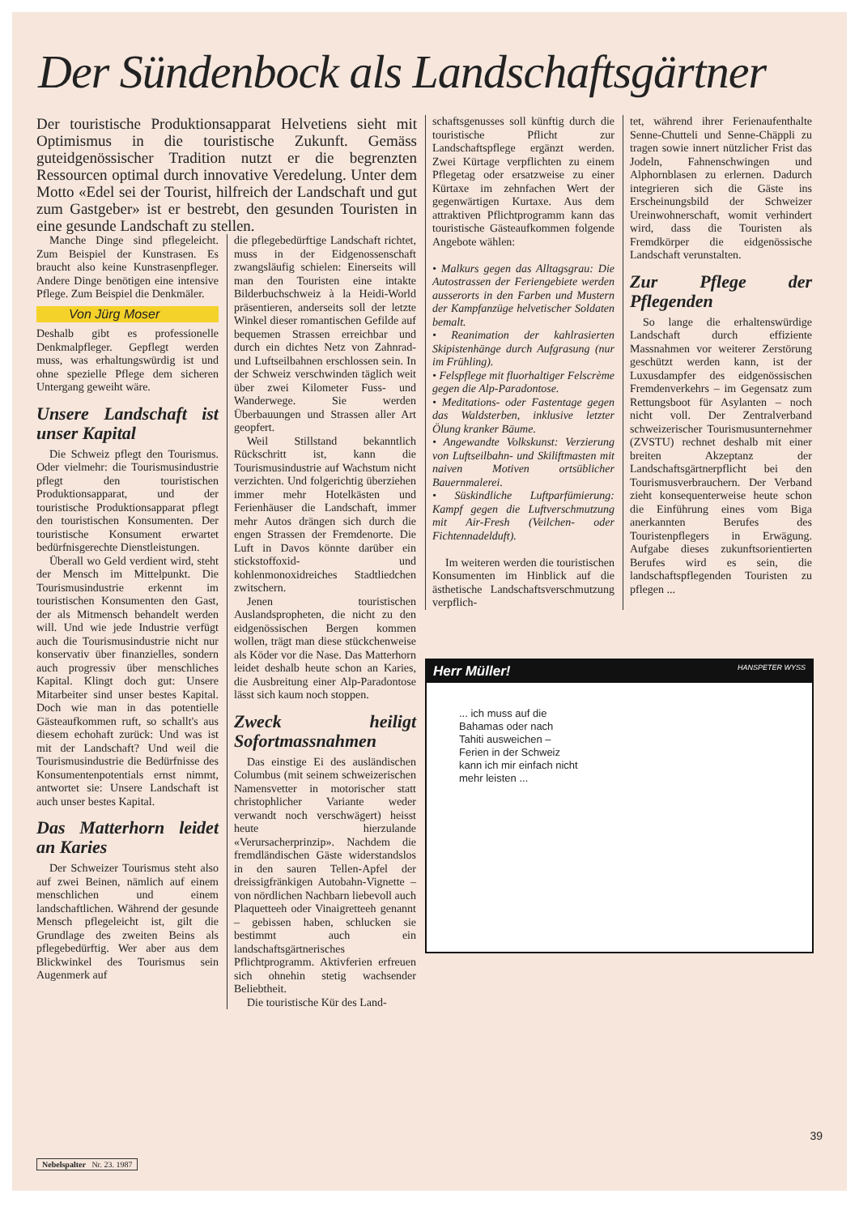Der Sündenbock als Landschaftsgärtner
Der touristische Produktionsapparat Helvetiens sieht mit Optimismus in die touristische Zukunft. Gemäss guteidgenössischer Tradition nutzt er die begrenzten Ressourcen optimal durch innovative Veredelung. Unter dem Motto «Edel sei der Tourist, hilfreich der Landschaft und gut zum Gastgeber» ist er bestrebt, den gesunden Touristen in eine gesunde Landschaft zu stellen.
Manche Dinge sind pflegeleicht. Zum Beispiel der Kunstrasen. Es braucht also keine Kunstrasenpfleger. Andere Dinge benötigen eine intensive Pflege. Zum Beispiel die Denkmäler.
Von Jürg Moser
Deshalb gibt es professionelle Denkmalpfleger. Gepflegt werden muss, was erhaltungswürdig ist und ohne spezielle Pflege dem sicheren Untergang geweiht wäre.
Unsere Landschaft ist unser Kapital
Die Schweiz pflegt den Tourismus. Oder vielmehr: die Tourismusindustrie pflegt den touristischen Produktionsapparat, und der touristische Produktionsapparat pflegt den touristischen Konsumenten. Der touristische Konsument erwartet bedürfnisgerechte Dienstleistungen.
Überall wo Geld verdient wird, steht der Mensch im Mittelpunkt. Die Tourismusindustrie erkennt im touristischen Konsumenten den Gast, der als Mitmensch behandelt werden will. Und wie jede Industrie verfügt auch die Tourismusindustrie nicht nur konservativ über finanzielles, sondern auch progressiv über menschliches Kapital. Klingt doch gut: Unsere Mitarbeiter sind unser bestes Kapital. Doch wie man in das potentielle Gästeaufkommen ruft, so schallt's aus diesem echohaft zurück: Und was ist mit der Landschaft? Und weil die Tourismusindustrie die Bedürfnisse des Konsumentenpotentials ernst nimmt, antwortet sie: Unsere Landschaft ist auch unser bestes Kapital.
Das Matterhorn leidet an Karies
Der Schweizer Tourismus steht also auf zwei Beinen, nämlich auf einem menschlichen und einem landschaftlichen. Während der gesunde Mensch pflegeleicht ist, gilt die Grundlage des zweiten Beins als pflegebedürftig. Wer aber aus dem Blickwinkel des Tourismus sein Augenmerk auf
die pflegebedürftige Landschaft richtet, muss in der Eidgenossenschaft zwangsläufig schielen: Einerseits will man den Touristen eine intakte Bilderbuchschweiz à la Heidi-World präsentieren, anderseits soll der letzte Winkel dieser romantischen Gefilde auf bequemen Strassen erreichbar und durch ein dichtes Netz von Zahnrad- und Luftseilbahnen erschlossen sein. In der Schweiz verschwinden täglich weit über zwei Kilometer Fuss- und Wanderwege. Sie werden Überbauungen und Strassen aller Art geopfert.
Weil Stillstand bekanntlich Rückschritt ist, kann die Tourismusindustrie auf Wachstum nicht verzichten. Und folgerichtig überziehen immer mehr Hotelkästen und Ferienhäuser die Landschaft, immer mehr Autos drängen sich durch die engen Strassen der Fremdenorte. Die Luft in Davos könnte darüber ein stickstoffoxid- und kohlenmonoxidreiches Stadtliedchen zwitschern.
Jenen touristischen Auslandspropheten, die nicht zu den eidgenössischen Bergen kommen wollen, trägt man diese stückchenweise als Köder vor die Nase. Das Matterhorn leidet deshalb heute schon an Karies, die Ausbreitung einer Alp-Paradontose lässt sich kaum noch stoppen.
Zweck heiligt Sofortmassnahmen
Das einstige Ei des ausländischen Columbus (mit seinem schweizerischen Namensvetter in motorischer statt christophlicher Variante weder verwandt noch verschwägert) heisst heute hierzulande «Verursacherprinzip». Nachdem die fremdländischen Gäste widerstandslos in den sauren Tellen-Apfel der dreissigfränkigen Autobahn-Vignette – von nördlichen Nachbarn liebevoll auch Plaquetteeh oder Vinaigretteeh genannt – gebissen haben, schlucken sie bestimmt auch ein landschaftsgärtnerisches Pflichtprogramm. Aktivferien erfreuen sich ohnehin stetig wachsender Beliebtheit.
Die touristische Kür des Land-
schaftsgenusses soll künftig durch die touristische Pflicht zur Landschaftspflege ergänzt werden. Zwei Kürtage verpflichten zu einem Pflegetag oder ersatzweise zu einer Kürtaxe im zehnfachen Wert der gegenwärtigen Kurtaxe. Aus dem attraktiven Pflichtprogramm kann das touristische Gästeaufkommen folgende Angebote wählen:
• Malkurs gegen das Alltagsgrau: Die Autostrassen der Feriengebiete werden ausserorts in den Farben und Mustern der Kampfanzüge helvetischer Soldaten bemalt.
• Reanimation der kahlrasierten Skipistenhänge durch Aufgrasung (nur im Frühling).
• Felspflege mit fluorhaltiger Felscrème gegen die Alp-Paradontose.
• Meditations- oder Fastentage gegen das Waldsterben, inklusive letzter Ölung kranker Bäume.
• Angewandte Volkskunst: Verzierung von Luftseilbahn- und Skiliftmasten mit naiven Motiven ortsüblicher Bauernmalerei.
• Süskindliche Luftparfümierung: Kampf gegen die Luftverschmutzung mit Air-Fresh (Veilchen- oder Fichtennadelduft).
Im weiteren werden die touristischen Konsumenten im Hinblick auf die ästhetische Landschaftsverschmutzung verpflich-
tet, während ihrer Ferienaufenthalte Senne-Chutteli und Senne-Chäppli zu tragen sowie innert nützlicher Frist das Jodeln, Fahnenschwingen und Alphornblasen zu erlernen. Dadurch integrieren sich die Gäste ins Erscheinungsbild der Schweizer Ureinwohnerschaft, womit verhindert wird, dass die Touristen als Fremdkörper die eidgenössische Landschaft verunstalten.
Zur Pflege der Pflegenden
So lange die erhaltenswürdige Landschaft durch effiziente Massnahmen vor weiterer Zerstörung geschützt werden kann, ist der Luxusdampfer des eidgenössischen Fremdenverkehrs – im Gegensatz zum Rettungsboot für Asylanten – noch nicht voll. Der Zentralverband schweizerischer Tourismusunternehmer (ZVSTU) rechnet deshalb mit einer breiten Akzeptanz der Landschaftsgärtnerpflicht bei den Tourismusverbrauchern. Der Verband zieht konsequenterweise heute schon die Einführung eines vom Biga anerkannten Berufes des Touristenpflegers in Erwägung. Aufgabe dieses zukunftsorientierten Berufes wird es sein, die landschaftspflegenden Touristen zu pflegen ...
Herr Müller! HANSPETER WYSS
... ich muss auf die Bahamas oder nach Tahiti ausweichen – Ferien in der Schweiz kann ich mir einfach nicht mehr leisten ...
39
Nebelspalter Nr. 23. 1987